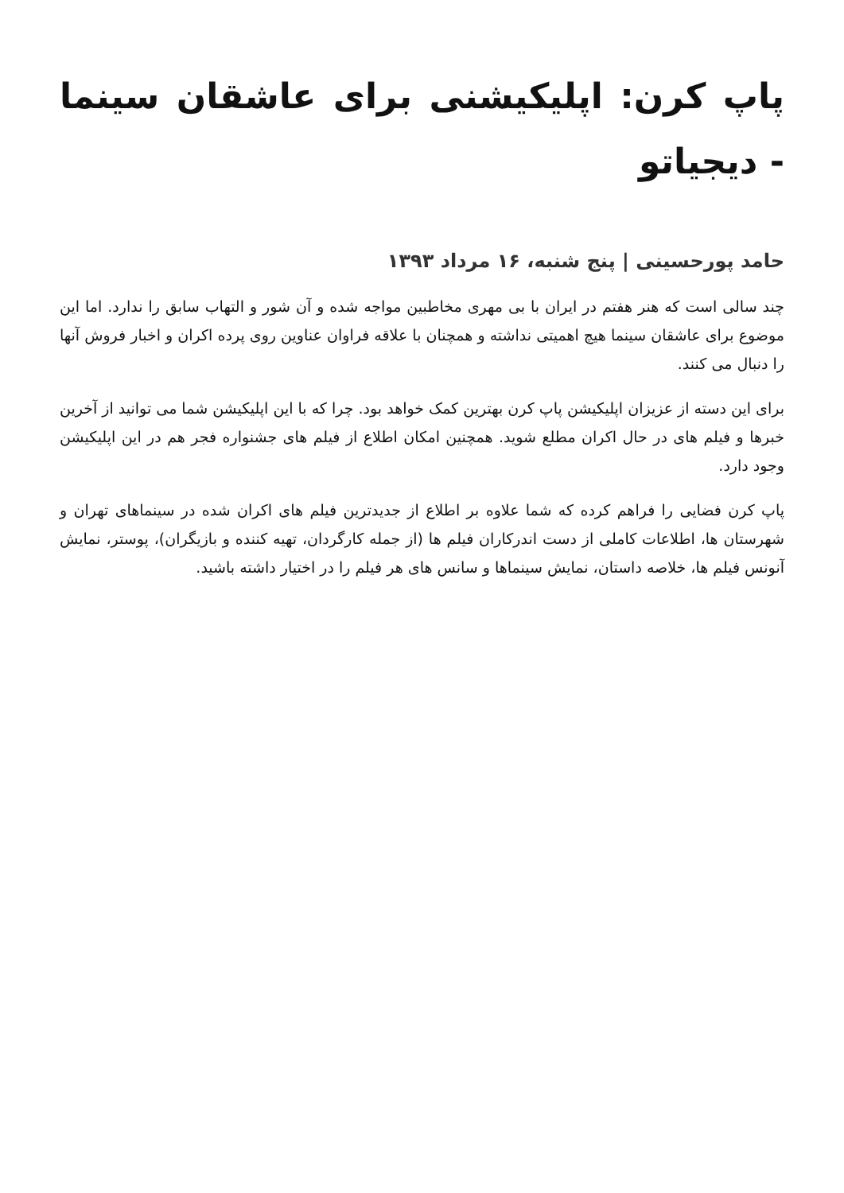پاپ کرن: اپلیکیشنی برای عاشقان سینما - دیجیاتو
حامد پورحسینی | پنج شنبه، ۱۶ مرداد ۱۳۹۳
چند سالی است که هنر هفتم در ایران با بی مهری مخاطبین مواجه شده و آن شور و التهاب سابق را ندارد. اما این موضوع برای عاشقان سینما هیچ اهمیتی نداشته و همچنان با علاقه فراوان عناوین روی پرده اکران و اخبار فروش آنها را دنبال می کنند.
برای این دسته از عزیزان اپلیکیشن پاپ کرن بهترین کمک خواهد بود. چرا که با این اپلیکیشن شما می توانید از آخرین خبرها و فیلم های در حال اکران مطلع شوید. همچنین امکان اطلاع از فیلم های جشنواره فجر هم در این اپلیکیشن وجود دارد.
پاپ کرن فضایی را فراهم کرده که شما علاوه بر اطلاع از جدیدترین فیلم های اکران شده در سینماهای تهران و شهرستان ها، اطلاعات کاملی از دست اندرکاران فیلم ها (از جمله کارگردان، تهیه کننده و بازیگران)، پوستر، نمایش آنونس فیلم ها، خلاصه داستان، نمایش سینماها و سانس های هر فیلم را در اختیار داشته باشید.